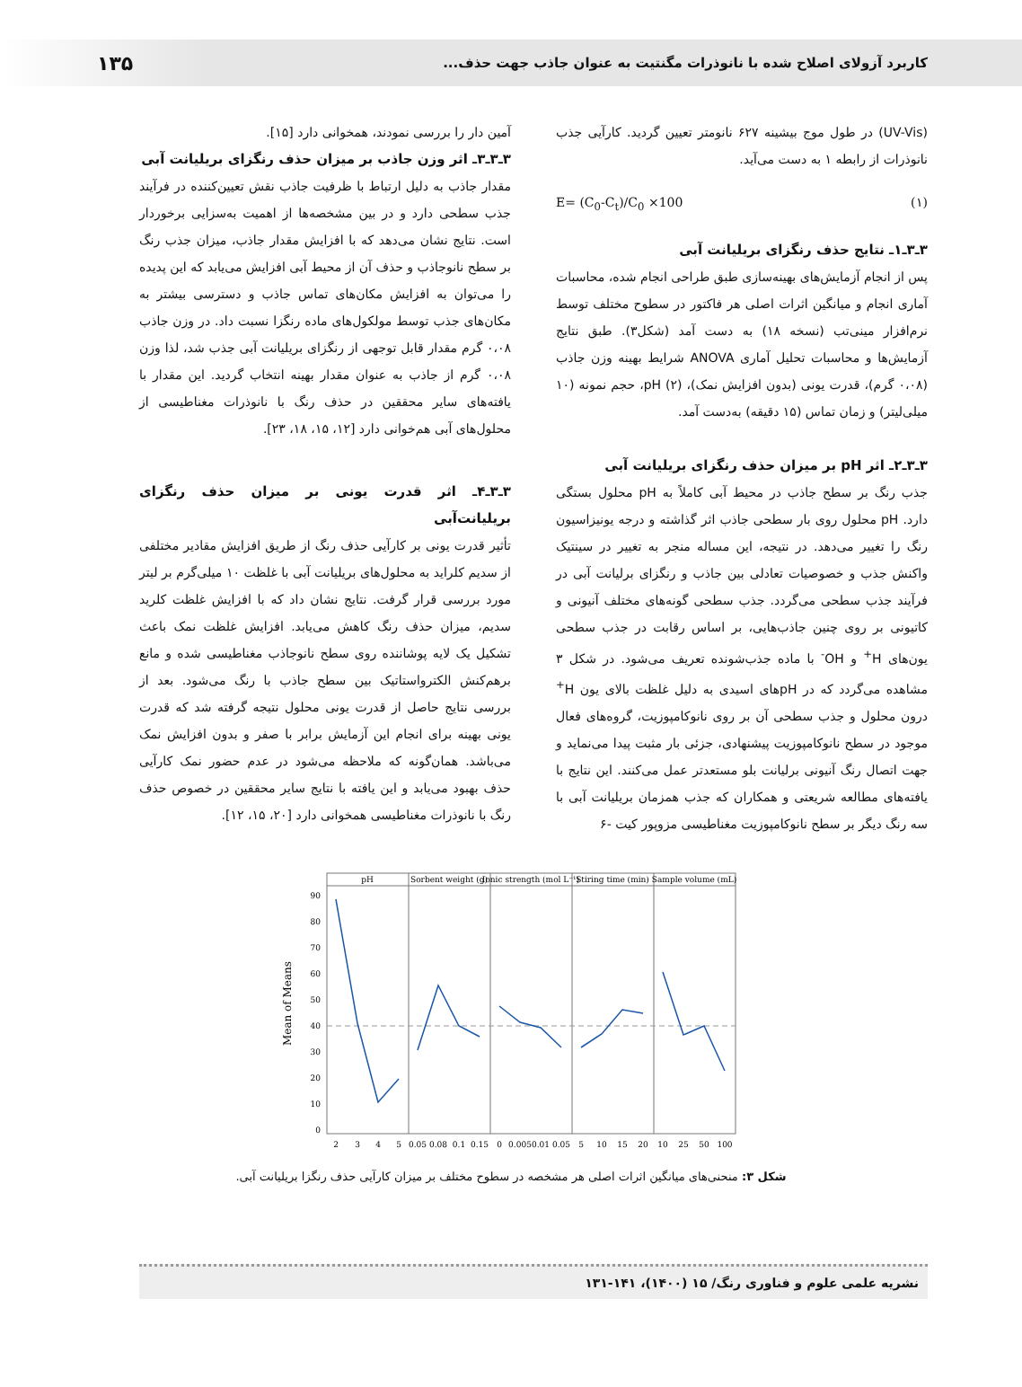کاربرد آزولای اصلاح شده با نانوذرات مگنتیت به عنوان جاذب جهت حذف... ۱۳۵
(UV-Vis) در طول موج بیشینه ۶۲۷ نانومتر تعیین گردید. کارآیی جذب نانوذرات از رابطه ۱ به دست می‌آید.
E= (C<sub>0</sub>-C<sub>t</sub>)/C<sub>0</sub> ×100 (۱)
۳ـ۳ـ۱ـ نتایج حذف رنگزای بریلیانت آبی
پس از انجام آزمایش‌های بهینه‌سازی طبق طراحی انجام شده، محاسبات آماری انجام و میانگین اثرات اصلی هر فاکتور در سطوح مختلف توسط نرم‌افزار مینی‌تب (نسخه ۱۸) به دست آمد (شکل۳). طبق نتایج آزمایش‌ها و محاسبات تحلیل آماری ANOVA شرایط بهینه وزن جاذب (۰،۰۸ گرم)، قدرت یونی (بدون افزایش نمک)، pH (۲)، حجم نمونه (۱۰ میلی‌لیتر) و زمان تماس (۱۵ دقیقه) به‌دست آمد.
۳ـ۳ـ۲ـ اثر pH بر میزان حذف رنگزای بریلیانت آبی
جذب رنگ بر سطح جاذب در محیط آبی کاملاً به pH محلول بستگی دارد. pH محلول روی بار سطحی جاذب اثر گذاشته و درجه یونیزاسیون رنگ را تغییر می‌دهد. در نتیجه، این مساله منجر به تغییر در سینتیک واکنش جذب و خصوصیات تعادلی بین جاذب و رنگزای برلیانت آبی در فرآیند جذب سطحی می‌گردد. جذب سطحی گونه‌های مختلف آنیونی و کاتیونی بر روی چنین جاذب‌هایی، بر اساس رقابت در جذب سطحی یون‌های H<sup>+</sup> و OH<sup>-</sup> با ماده جذب‌شونده تعریف می‌شود. در شکل ۳ مشاهده می‌گردد که در pHهای اسیدی به دلیل غلظت بالای یون H<sup>+</sup> درون محلول و جذب سطحی آن بر روی نانوکامپوزیت، گروه‌های فعال موجود در سطح نانوکامپوزیت پیشنهادی، جزئی بار مثبت پیدا می‌نماید و جهت اتصال رنگ آنیونی برلیانت بلو مستعدتر عمل می‌کنند. این نتایج با یافته‌های مطالعه شریعتی و همکاران که جذب همزمان بریلیانت آبی با سه رنگ دیگر بر سطح نانوکامپوزیت مغناطیسی مزوپور کیت -۶
آمین دار را بررسی نمودند، همخوانی دارد [۱۵].
۳ـ۳ـ۳ـ اثر وزن جاذب بر میزان حذف رنگزای بریلیانت آبی
مقدار جاذب به دلیل ارتباط با ظرفیت جاذب نقش تعیین‌کننده در فرآیند جذب سطحی دارد و در بین مشخصه‌ها از اهمیت به‌سزایی برخوردار است. نتایج نشان می‌دهد که با افزایش مقدار جاذب، میزان جذب رنگ بر سطح نانوجاذب و حذف آن از محیط آبی افزایش می‌یابد که این پدیده را می‌توان به افزایش مکان‌های تماس جاذب و دسترسی بیشتر به مکان‌های جذب توسط مولکول‌های ماده رنگزا نسبت داد. در وزن جاذب ۰،۰۸ گرم مقدار قابل توجهی از رنگزای بریلیانت آبی جذب شد، لذا وزن ۰،۰۸ گرم از جاذب به عنوان مقدار بهینه انتخاب گردید. این مقدار با یافته‌های سایر محققین در حذف رنگ با نانوذرات مغناطیسی از محلول‌های آبی هم‌خوانی دارد [۱۲، ۱۵، ۱۸، ۲۳].
۳ـ۳ـ۴ـ اثر قدرت یونی بر میزان حذف رنگزای بریلیانت‌آبی
تأثیر قدرت یونی بر کارآیی حذف رنگ از طریق افزایش مقادیر مختلفی از سدیم کلراید به محلول‌های بریلیانت آبی با غلظت ۱۰ میلی‌گرم بر لیتر مورد بررسی قرار گرفت. نتایج نشان داد که با افزایش غلظت کلرید سدیم، میزان حذف رنگ کاهش می‌یابد. افزایش غلظت نمک باعث تشکیل یک لایه پوشاننده روی سطح نانوجاذب مغناطیسی شده و مانع برهم‌کنش الکترواستاتیک بین سطح جاذب با رنگ می‌شود. بعد از بررسی نتایج حاصل از قدرت یونی محلول نتیجه گرفته شد که قدرت یونی بهینه برای انجام این آزمایش برابر با صفر و بدون افزایش نمک می‌باشد. همان‌گونه که ملاحظه می‌شود در عدم حضور نمک کارآیی حذف بهبود می‌یابد و این یافته با نتایج سایر محققین در خصوص حذف رنگ با نانوذرات مغناطیسی همخوانی دارد [۲۰، ۱۵، ۱۲].
pH
Sorbent weight (g)
Ionic strength (mol L⁻¹)
Stiring time (min)
Sample volume (mL)
90
80
70
60
50
40
30
20
10
0
Mean of Means
23450.050.080.10.1500.0050.010.055101520102550100
شکل ۳: منحنی‌های میانگین اثرات اصلی هر مشخصه در سطوح مختلف بر میزان کارآیی حذف رنگزا بریلیانت آبی.
نشریه علمی علوم و فناوری رنگ/ ۱۵ (۱۴۰۰)، ۱۴۱-۱۳۱